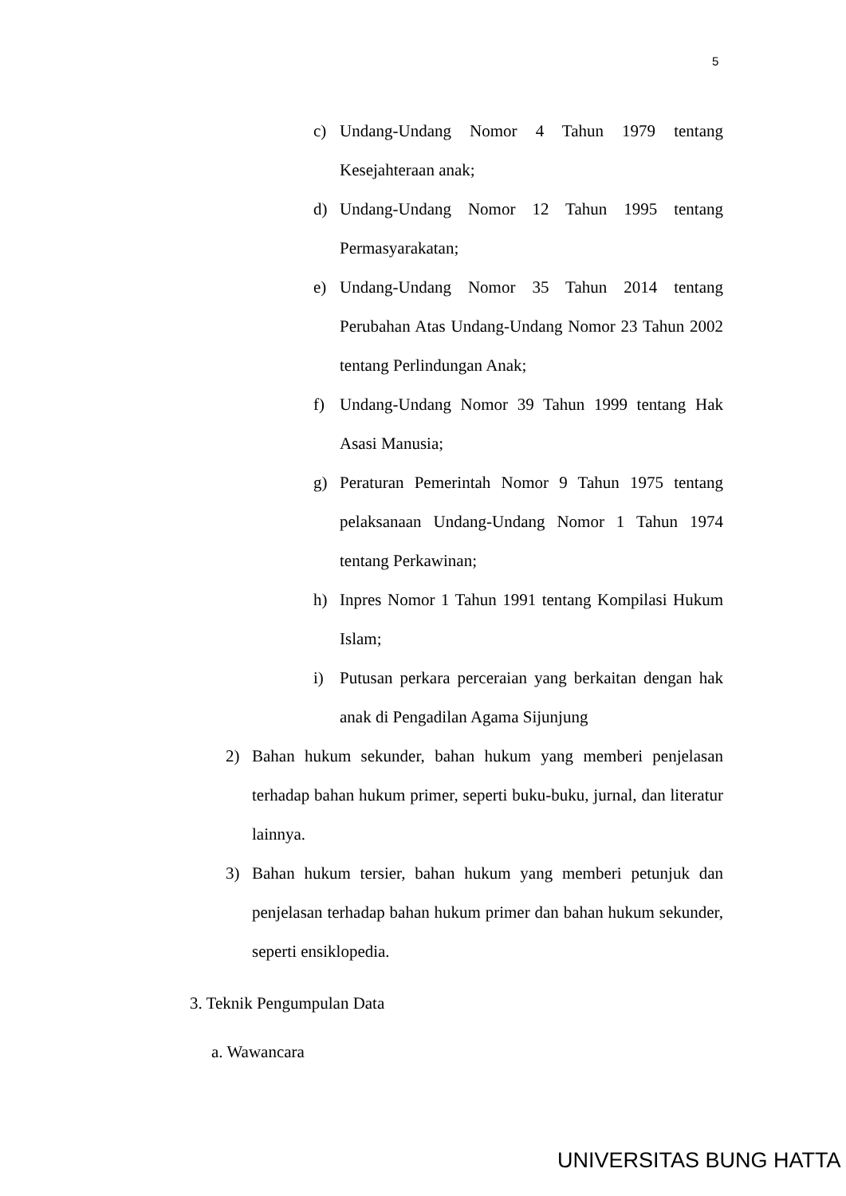5
c) Undang-Undang Nomor 4 Tahun 1979 tentang Kesejahteraan anak;
d) Undang-Undang Nomor 12 Tahun 1995 tentang Permasyarakatan;
e) Undang-Undang Nomor 35 Tahun 2014 tentang Perubahan Atas Undang-Undang Nomor 23 Tahun 2002 tentang Perlindungan Anak;
f) Undang-Undang Nomor 39 Tahun 1999 tentang Hak Asasi Manusia;
g) Peraturan Pemerintah Nomor 9 Tahun 1975 tentang pelaksanaan Undang-Undang Nomor 1 Tahun 1974 tentang Perkawinan;
h) Inpres Nomor 1 Tahun 1991 tentang Kompilasi Hukum Islam;
i) Putusan perkara perceraian yang berkaitan dengan hak anak di Pengadilan Agama Sijunjung
2) Bahan hukum sekunder, bahan hukum yang memberi penjelasan terhadap bahan hukum primer, seperti buku-buku, jurnal, dan literatur lainnya.
3) Bahan hukum tersier, bahan hukum yang memberi petunjuk dan penjelasan terhadap bahan hukum primer dan bahan hukum sekunder, seperti ensiklopedia.
3. Teknik Pengumpulan Data
a. Wawancara
UNIVERSITAS BUNG HATTA